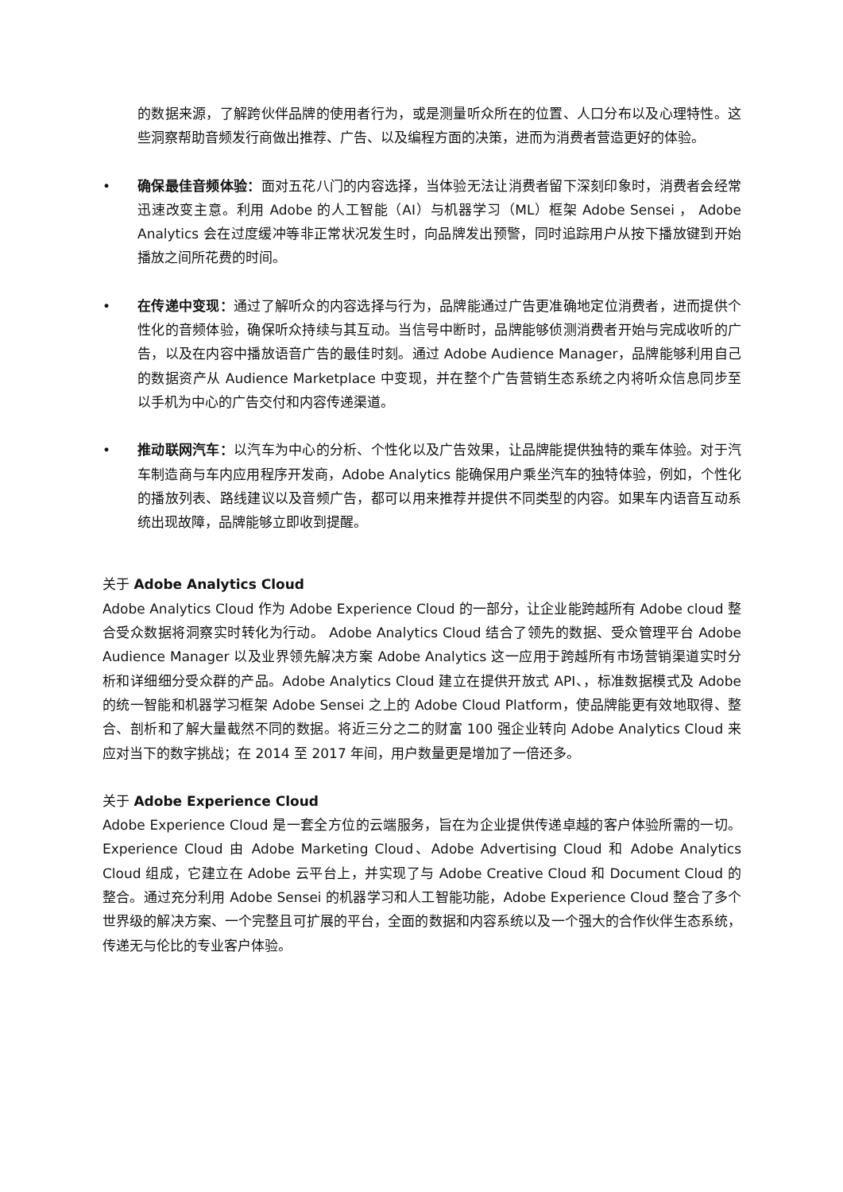的数据来源，了解跨伙伴品牌的使用者行为，或是测量听众所在的位置、人口分布以及心理特性。这些洞察帮助音频发行商做出推荐、广告、以及编程方面的决策，进而为消费者营造更好的体验。
• 确保最佳音频体验：面对五花八门的内容选择，当体验无法让消费者留下深刻印象时，消费者会经常迅速改变主意。利用 Adobe 的人工智能（AI）与机器学习（ML）框架 Adobe Sensei ， Adobe Analytics 会在过度缓冲等非正常状况发生时，向品牌发出预警，同时追踪用户从按下播放键到开始播放之间所花费的时间。
• 在传递中变现：通过了解听众的内容选择与行为，品牌能通过广告更准确地定位消费者，进而提供个性化的音频体验，确保听众持续与其互动。当信号中断时，品牌能够侦测消费者开始与完成收听的广告，以及在内容中播放语音广告的最佳时刻。通过 Adobe Audience Manager，品牌能够利用自己的数据资产从 Audience Marketplace 中变现，并在整个广告营销生态系统之内将听众信息同步至以手机为中心的广告交付和内容传递渠道。
• 推动联网汽车：以汽车为中心的分析、个性化以及广告效果，让品牌能提供独特的乘车体验。对于汽车制造商与车内应用程序开发商，Adobe Analytics 能确保用户乘坐汽车的独特体验，例如，个性化的播放列表、路线建议以及音频广告，都可以用来推荐并提供不同类型的内容。如果车内语音互动系统出现故障，品牌能够立即收到提醒。
关于 Adobe Analytics Cloud
Adobe Analytics Cloud 作为 Adobe Experience Cloud 的一部分，让企业能跨越所有 Adobe cloud 整合受众数据将洞察实时转化为行动。 Adobe Analytics Cloud 结合了领先的数据、受众管理平台 Adobe Audience Manager 以及业界领先解决方案 Adobe Analytics 这一应用于跨越所有市场营销渠道实时分析和详细细分受众群的产品。Adobe Analytics Cloud 建立在提供开放式 API、，标准数据模式及 Adobe 的统一智能和机器学习框架 Adobe Sensei 之上的 Adobe Cloud Platform，使品牌能更有效地取得、整合、剖析和了解大量截然不同的数据。将近三分之二的财富 100 强企业转向 Adobe Analytics Cloud 来应对当下的数字挑战；在 2014 至 2017 年间，用户数量更是增加了一倍还多。
关于 Adobe Experience Cloud
Adobe Experience Cloud 是一套全方位的云端服务，旨在为企业提供传递卓越的客户体验所需的一切。Experience Cloud 由 Adobe Marketing Cloud、Adobe Advertising Cloud 和 Adobe Analytics Cloud 组成，它建立在 Adobe 云平台上，并实现了与 Adobe Creative Cloud 和 Document Cloud 的整合。通过充分利用 Adobe Sensei 的机器学习和人工智能功能，Adobe Experience Cloud 整合了多个世界级的解决方案、一个完整且可扩展的平台，全面的数据和内容系统以及一个强大的合作伙伴生态系统，传递无与伦比的专业客户体验。